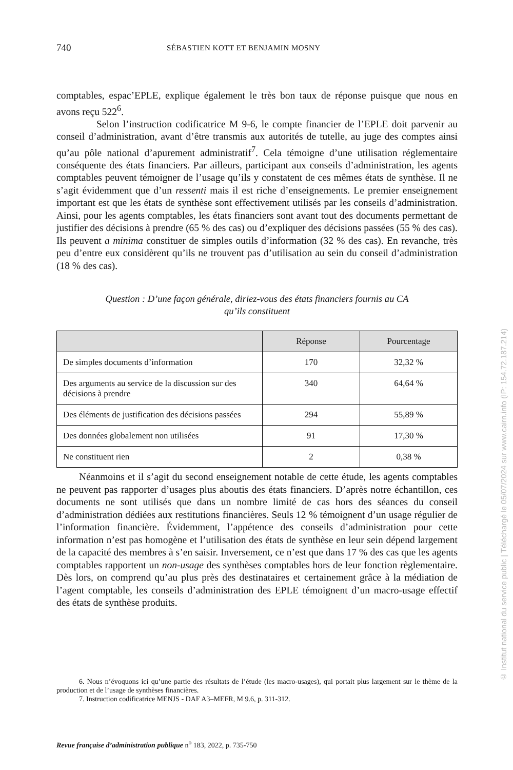740 SÉBASTIEN KOTT ET BENJAMIN MOSNY
comptables, espac’EPLE, explique également le très bon taux de réponse puisque que nous en avons reçu 522<sup>6</sup>.
Selon l’instruction codificatrice M 9-6, le compte financier de l’EPLE doit parvenir au conseil d’administration, avant d’être transmis aux autorités de tutelle, au juge des comptes ainsi qu’au pôle national d’apurement administratif<sup>7</sup>. Cela témoigne d’une utilisation réglementaire conséquente des états financiers. Par ailleurs, participant aux conseils d’administration, les agents comptables peuvent témoigner de l’usage qu’ils y constatent de ces mêmes états de synthèse. Il ne s’agit évidemment que d’un ressenti mais il est riche d’enseignements. Le premier enseignement important est que les états de synthèse sont effectivement utilisés par les conseils d’administration. Ainsi, pour les agents comptables, les états financiers sont avant tout des documents permettant de justifier des décisions à prendre (65 % des cas) ou d’expliquer des décisions passées (55 % des cas). Ils peuvent a minima constituer de simples outils d’information (32 % des cas). En revanche, très peu d’entre eux considèrent qu’ils ne trouvent pas d’utilisation au sein du conseil d’administration (18 % des cas).
Question : D’une façon générale, diriez-vous des états financiers fournis au CA
qu’ils constituent
| | Réponse | Pourcentage |
| --- | --- | --- |
| De simples documents d’information | 170 | 32,32 % |
| Des arguments au service de la discussion sur des décisions à prendre | 340 | 64,64 % |
| Des éléments de justification des décisions passées | 294 | 55,89 % |
| Des données globalement non utilisées | 91 | 17,30 % |
| Ne constituent rien | 2 | 0,38 % |
Néanmoins et il s’agit du second enseignement notable de cette étude, les agents comptables ne peuvent pas rapporter d’usages plus aboutis des états financiers. D’après notre échantillon, ces documents ne sont utilisés que dans un nombre limité de cas hors des séances du conseil d’administration dédiées aux restitutions financières. Seuls 12 % témoignent d’un usage régulier de l’information financière. Évidemment, l’appétence des conseils d’administration pour cette information n’est pas homogène et l’utilisation des états de synthèse en leur sein dépend largement de la capacité des membres à s’en saisir. Inversement, ce n’est que dans 17 % des cas que les agents comptables rapportent un non-usage des synthèses comptables hors de leur fonction règlementaire. Dès lors, on comprend qu’au plus près des destinataires et certainement grâce à la médiation de l’agent comptable, les conseils d’administration des EPLE témoignent d’un macro-usage effectif des états de synthèse produits.
6. Nous n’évoquons ici qu’une partie des résultats de l’étude (les macro-usages), qui portait plus largement sur le thème de la production et de l’usage de synthèses financières.
7. Instruction codificatrice MENJS - DAF A3–MEFR, M 9.6, p. 311-312.
Revue française d’administration publique n<sup>o</sup> 183, 2022, p. 735-750
© Institut national du service public | Téléchargé le 05/07/2024 sur www.cairn.info (IP: 154.72.187.214)